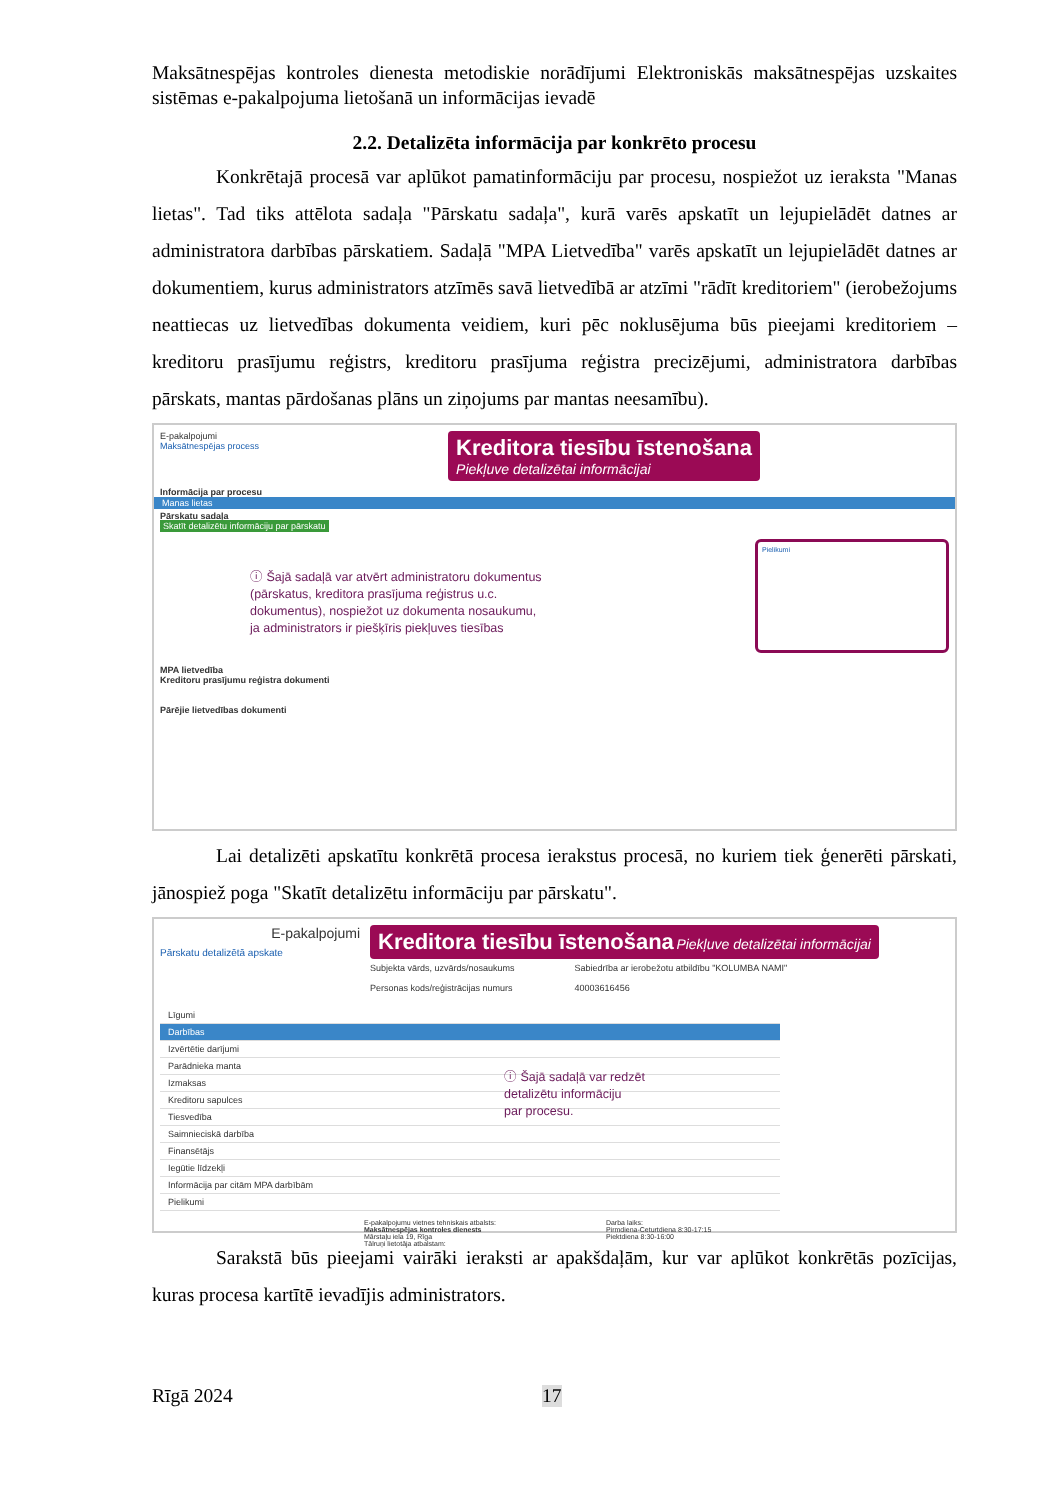Maksātnespējas kontroles dienesta metodiskie norādījumi Elektroniskās maksātnespējas uzskaites sistēmas e-pakalpojuma lietošanā un informācijas ievadē
2.2. Detalizēta informācija par konkrēto procesu
Konkrētajā procesā var aplūkot pamatinformāciju par procesu, nospiežot uz ieraksta "Manas lietas". Tad tiks attēlota sadaļa "Pārskatu sadaļa", kurā varēs apskatīt un lejupielādēt datnes ar administratora darbības pārskatiem. Sadaļā "MPA Lietvedība" varēs apskatīt un lejupielādēt datnes ar dokumentiem, kurus administrators atzīmēs savā lietvedībā ar atzīmi "rādīt kreditoriem" (ierobežojums neattiecas uz lietvedības dokumenta veidiem, kuri pēc noklusējuma būs pieejami kreditoriem – kreditoru prasījumu reģistrs, kreditoru prasījuma reģistra precizējumi, administratora darbības pārskats, mantas pārdošanas plāns un ziņojums par mantas neesamību).
E-pakalpojumi
Maksātnespējas process
Kreditora tiesību īstenošana Piekļuve detalizētai informācijai
Informācija par procesu
Manas lietas
Pārskatu sadaļa
Skatīt detalizētu informāciju par pārskatu
ⓘ Šajā sadaļā var atvērt administratoru dokumentus
(pārskatus, kreditora prasījuma reģistrus u.c.
dokumentus), nospiežot uz dokumenta nosaukumu,
ja administrators ir piešķīris piekļuves tiesības
Pielikumi
MPA lietvedība
Kreditoru prasījumu reģistra dokumenti
Pārējie lietvedības dokumenti
Lai detalizēti apskatītu konkrētā procesa ierakstus procesā, no kuriem tiek ģenerēti pārskati, jānospiež poga "Skatīt detalizētu informāciju par pārskatu".
E-pakalpojumi
Pārskatu detalizētā apskate
Kreditora tiesību īstenošana Piekļuve detalizētai informācijai
Subjekta vārds, uzvārds/nosaukums
Personas kods/reģistrācijas numurs
Sabiedrība ar ierobežotu atbildību "KOLUMBA NAMI"
40003616456
Līgumi
Darbības
Izvērtētie darījumi
Parādnieka manta
Izmaksas
Kreditoru sapulces
Tiesvedība
Saimnieciskā darbība
Finansētājs
Iegūtie līdzekļi
Informācija par citām MPA darbībām
Pielikumi
ⓘ Šajā sadaļā var redzēt
detalizētu informāciju
par procesu.
E-pakalpojumu vietnes tehniskais atbalsts:
Maksātnespējas kontroles dienests
Mārstaļu iela 19, Rīga
Tālruņi lietotāja atbalstam:
Darba laiks:
Pirmdiena-Ceturtdiena 8:30-17:15
Piektdiena 8:30-16:00
Sarakstā būs pieejami vairāki ieraksti ar apakšdaļām, kur var aplūkot konkrētās pozīcijas, kuras procesa kartītē ievadījis administrators.
Rīgā 2024 17